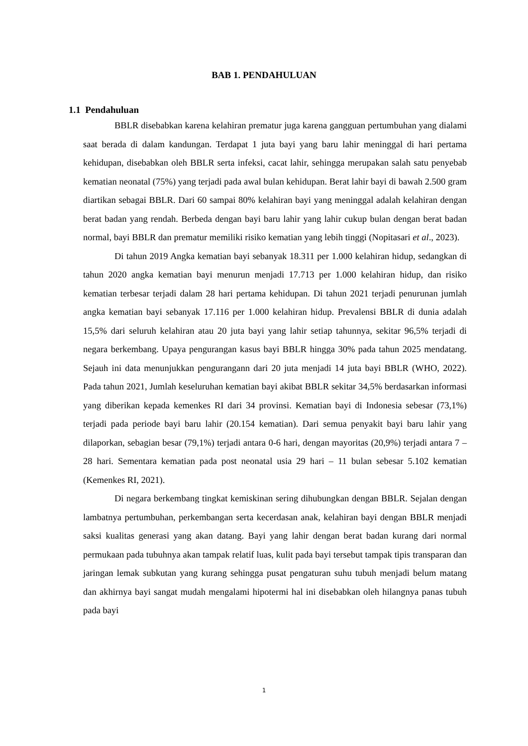BAB 1. PENDAHULUAN
1.1 Pendahuluan
BBLR disebabkan karena kelahiran prematur juga karena gangguan pertumbuhan yang dialami saat berada di dalam kandungan. Terdapat 1 juta bayi yang baru lahir meninggal di hari pertama kehidupan, disebabkan oleh BBLR serta infeksi, cacat lahir, sehingga merupakan salah satu penyebab kematian neonatal (75%) yang terjadi pada awal bulan kehidupan. Berat lahir bayi di bawah 2.500 gram diartikan sebagai BBLR. Dari 60 sampai 80% kelahiran bayi yang meninggal adalah kelahiran dengan berat badan yang rendah. Berbeda dengan bayi baru lahir yang lahir cukup bulan dengan berat badan normal, bayi BBLR dan prematur memiliki risiko kematian yang lebih tinggi (Nopitasari et al., 2023).
Di tahun 2019 Angka kematian bayi sebanyak 18.311 per 1.000 kelahiran hidup, sedangkan di tahun 2020 angka kematian bayi menurun menjadi 17.713 per 1.000 kelahiran hidup, dan risiko kematian terbesar terjadi dalam 28 hari pertama kehidupan. Di tahun 2021 terjadi penurunan jumlah angka kematian bayi sebanyak 17.116 per 1.000 kelahiran hidup. Prevalensi BBLR di dunia adalah 15,5% dari seluruh kelahiran atau 20 juta bayi yang lahir setiap tahunnya, sekitar 96,5% terjadi di negara berkembang. Upaya pengurangan kasus bayi BBLR hingga 30% pada tahun 2025 mendatang. Sejauh ini data menunjukkan pengurangann dari 20 juta menjadi 14 juta bayi BBLR (WHO, 2022). Pada tahun 2021, Jumlah keseluruhan kematian bayi akibat BBLR sekitar 34,5% berdasarkan informasi yang diberikan kepada kemenkes RI dari 34 provinsi. Kematian bayi di Indonesia sebesar (73,1%) terjadi pada periode bayi baru lahir (20.154 kematian). Dari semua penyakit bayi baru lahir yang dilaporkan, sebagian besar (79,1%) terjadi antara 0-6 hari, dengan mayoritas (20,9%) terjadi antara 7 – 28 hari. Sementara kematian pada post neonatal usia 29 hari – 11 bulan sebesar 5.102 kematian (Kemenkes RI, 2021).
Di negara berkembang tingkat kemiskinan sering dihubungkan dengan BBLR. Sejalan dengan lambatnya pertumbuhan, perkembangan serta kecerdasan anak, kelahiran bayi dengan BBLR menjadi saksi kualitas generasi yang akan datang. Bayi yang lahir dengan berat badan kurang dari normal permukaan pada tubuhnya akan tampak relatif luas, kulit pada bayi tersebut tampak tipis transparan dan jaringan lemak subkutan yang kurang sehingga pusat pengaturan suhu tubuh menjadi belum matang dan akhirnya bayi sangat mudah mengalami hipotermi hal ini disebabkan oleh hilangnya panas tubuh pada bayi
1